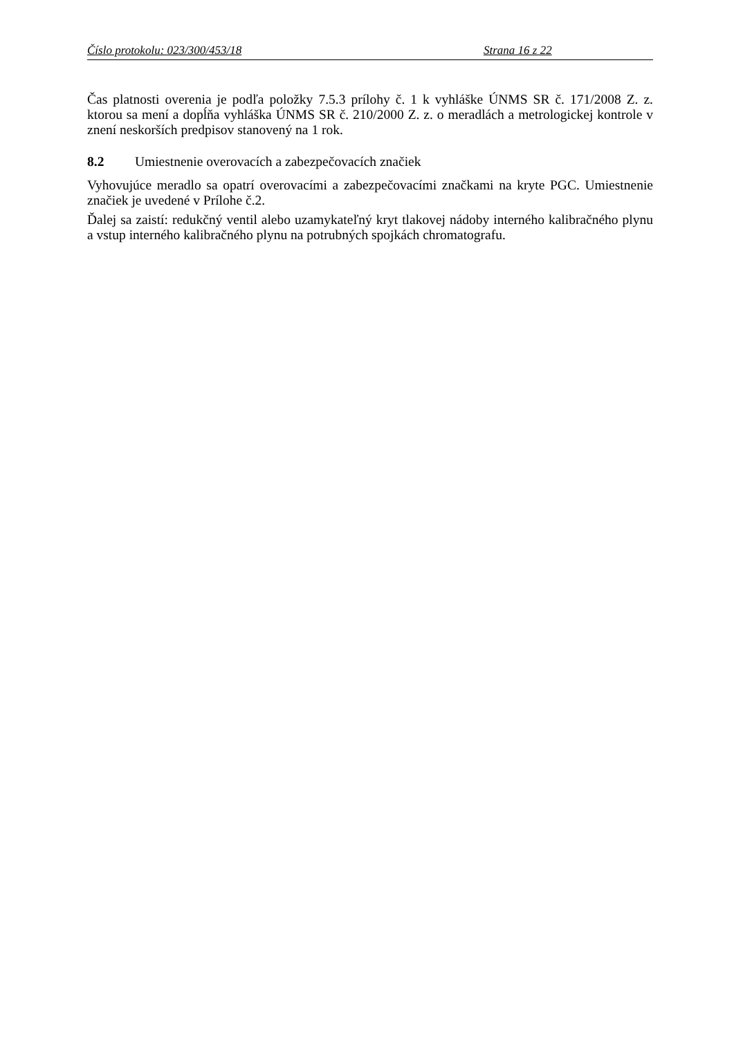Číslo protokolu: 023/300/453/18 Strana 16 z 22
Čas platnosti overenia je podľa položky 7.5.3 prílohy č. 1 k vyhláške ÚNMS SR č. 171/2008 Z. z. ktorou sa mení a dopĺňa vyhláška ÚNMS SR č. 210/2000 Z. z. o meradlách a metrologickej kontrole v znení neskorších predpisov stanovený na 1 rok.
8.2 Umiestnenie overovacích a zabezpečovacích značiek
Vyhovujúce meradlo sa opatrí overovacími a zabezpečovacími značkami na kryte PGC. Umiestnenie značiek je uvedené v Prílohe č.2.
Ďalej sa zaistí: redukčný ventil alebo uzamykateľný kryt tlakovej nádoby interného kalibračného plynu a vstup interného kalibračného plynu na potrubných spojkách chromatografu.